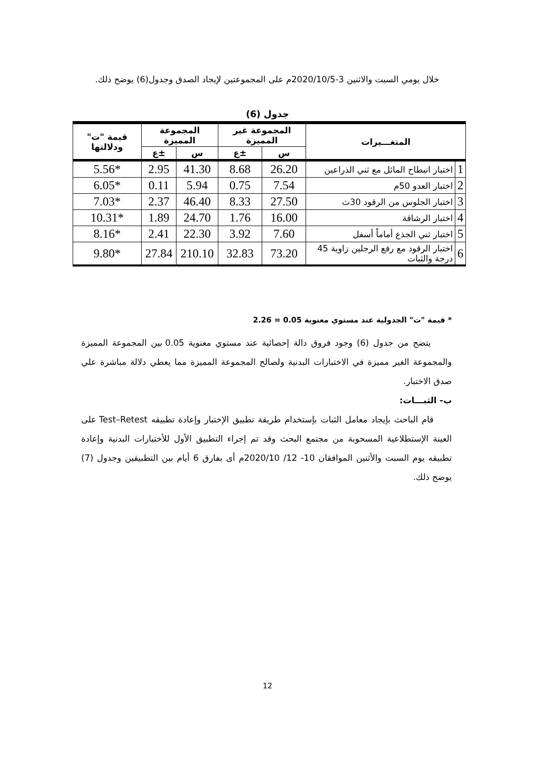خلال يومي السبت والاثنين 3-2020/10/5م على المجموعتين لإيجاد الصدق وجدول(6) يوضح ذلك.
جدول (6)
| المتغـــيرات | | المجموعة غير المميزة | | المجموعة المميزة | | قيمة "ت" ودلالتها |
| --- | --- | --- | --- | --- | --- | --- |
| | | س | ±ع | س | ±ع | |
| 1 | اختبار انبطاح المائل مع ثني الذراعين | 26.20 | 8.68 | 41.30 | 2.95 | *5.56 |
| 2 | اختبار العدو 50م | 7.54 | 0.75 | 5.94 | 0.11 | *6.05 |
| 3 | اختبار الجلوس من الرقود 30ث | 27.50 | 8.33 | 46.40 | 2.37 | *7.03 |
| 4 | اختبار الرشاقة | 16.00 | 1.76 | 24.70 | 1.89 | *10.31 |
| 5 | اختبار ثني الجذع أماماً أسفل | 7.60 | 3.92 | 22.30 | 2.41 | *8.16 |
| 6 | اختبار الرقود مع رفع الرجلين زاوية 45 درجة والثبات | 73.20 | 32.83 | 210.10 | 27.84 | *9.80 |
* قيمة "ت" الجدولية عند مستوي معنوية 0.05 = 2.26
يتضح من جدول (6) وجود فروق دالة إحصائية عند مستوي معنوية 0.05 بين المجموعة المميزة والمجموعة الغير مميزة في الاختبارات البدنية ولصالح المجموعة المميزة مما يعطي دلالة مباشرة علي صدق الاختبار.
ب- الثبـــات:
قام الباحث بإيجاد معامل الثبات بإستخدام طريقة تطبيق الإختبار وإعادة تطبيقه Test–Retest على العينة الإستطلاعية المسحوبة من مجتمع البحث وقد تم إجراء التطبيق الأول للأختبارات البدنية وإعادة تطبيقه يوم السبت والأثنين الموافقان 10- 12/ 2020/10م أى بفارق 6 أيام بين التطبيقين وجدول (7) يوضح ذلك.
12